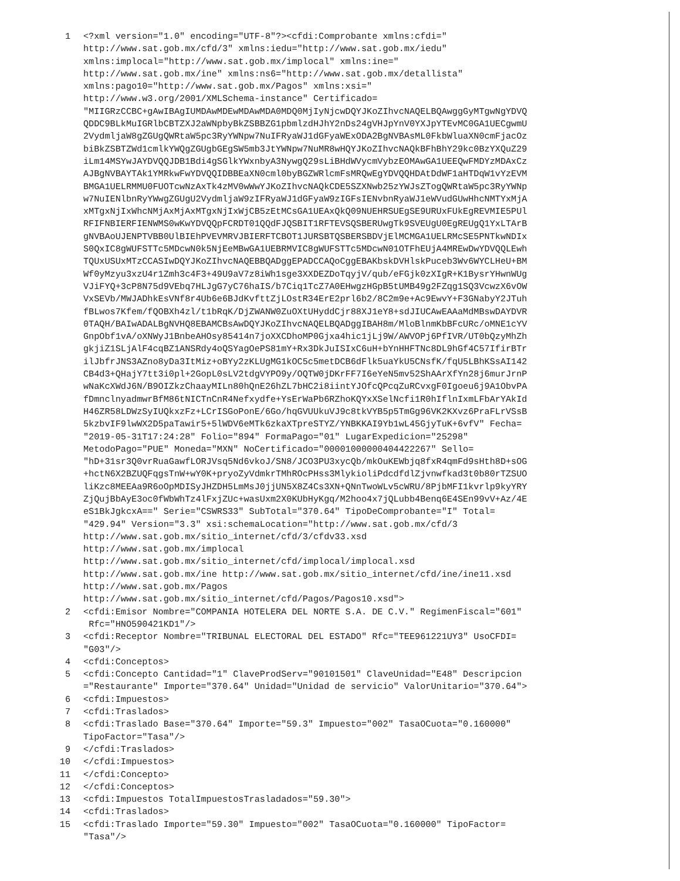1 <?xml version="1.0" encoding="UTF-8"?><cfdi:Comprobante xmlns:cfdi=" http://www.sat.gob.mx/cfd/3" xmlns:iedu="http://www.sat.gob.mx/iedu" xmlns:implocal="http://www.sat.gob.mx/implocal" xmlns:ine=" http://www.sat.gob.mx/ine" xmlns:ns6="http://www.sat.gob.mx/detallista" xmlns:pago10="http://www.sat.gob.mx/Pagos" xmlns:xsi=" http://www.w3.org/2001/XMLSchema-instance" Certificado= "MIIGRzCCBC+gAwIBAgIUMDAwMDEwMDAwMDA0MDQ0MjIyNjcwDQYJKoZIhvcNAQELBQAwggGyMTgwNgYDVQ QDDC9BLkMuIGRlbCBTZXJ2aWNpbyBkZSBBZG1pbmlzdHJhY2nDs24gVHJpYnV0YXJpYTEvMC0GA1UECgwmU 2VydmljaW8gZGUgQWRtaW5pc3RyYWNpw7NuIFRyaWJ1dGFyaWExODA2BgNVBAsML0FkbWluaXN0cmFjacOz biBkZSBTZWd1cmlkYWQgZGUgbGEgSW5mb3JtYWNpw7NuMR8wHQYJKoZIhvcNAQkBFhBhY29kc0BzYXQuZ29 iLm14MSYwJAYDVQQJDB1Bdi4gSGlkYWxnbyA3NywgQ29sLiBHdWVycmVybzEOMAwGA1UEEQwFMDYzMDAxCz AJBgNVBAYTAk1YMRkwFwYDVQQIDBBEaXN0cml0byBGZWRlcmFsMRQwEgYDVQQHDAtDdWF1aHTDqW1vYzEVM BMGA1UELRMMU0FUOTcwNzAxTk4zMV0wWwYJKoZIhvcNAQkCDE5SZXNwb25zYWJsZTogQWRtaW5pc3RyYWNp w7NuIENlbnRyYWwgZGUgU2VydmljaW9zIFRyaWJ1dGFyaW9zIGFsIENvbnRyaWJ1eWVudGUwHhcNMTYxMjA xMTgxNjIxWhcNMjAxMjAxMTgxNjIxWjCB5zEtMCsGA1UEAxQkQ09NUEHRSUEgSE9URUxFUkEgREVMIE5PUl RFIFNBIERFIENWMS0wKwYDVQQpFCRDT01QQdFJQSBIT1RFTEVSQSBERUwgTk9SVEUgU0EgREUgQ1YxLTArB gNVBAoUJENPTVBB0UlBIEhPVEVMRVJBIERFTCBOT1JURSBTQSBERSBDVjElMCMGA1UELRMcSE5PNTkwNDIx S0QxIC8gWUFSTTc5MDcwN0k5NjEeMBwGA1UEBRMVIC8gWUFSTTc5MDcwN01OTFhEUjA4MREwDwYDVQQLEwh TQUxUSUxMTzCCASIwDQYJKoZIhvcNAQEBBQADggEPADCCAQoCggEBAKbskDVHlskPuceb3Wv6WYCLHeU+BM Wf0yMzyu3xzU4r1Zmh3c4F3+49U9aV7z8iWh1sge3XXDEZDoTqyjV/qub/eFGjk0zXIgR+K1BysrYHwnWUg VJiFYQ+3cP8N75d9VEbq7HLJgG7yC76haIS/b7Ciq1TcZ7A0EHwgzHGpB5tUMB49g2FZqg1SQ3VcwzX6vOW VxSEVb/MWJADhkEsVNf8r4Ub6e6BJdKvfttZjLOstR34ErE2prl6b2/8C2m9e+Ac9EwvY+F3GNabyY2JTuh fBLwos7Kfem/fQOBXh4zl/t1bRqK/DjZWANW0ZuOXtUHyddCjr88XJ1eY8+sdJIUCAwEAAaMdMBswDAYDVR 0TAQH/BAIwADALBgNVHQ8EBAMCBsAwDQYJKoZIhvcNAQELBQADggIBAH8m/MloBlnmKbBFcURc/oMNE1cYV GnpObf1vA/oXNWyJ1BnbeAHOsy85414n7joXXCDhoMP0Gjxa4hic1jLj9W/AWVOPj6PfIVR/UT0bQzyMhZh gkjiZ1SLjAlF4cqBZ1ANSRdy4oQSYagOePS81mY+Rx3DkJuISIxC6uH+bYnHHFTNc8DL9hGf4C57IfirBTr ilJbfrJNS3AZno8yDa3ItMiz+oBYy2zKLUgMG1kOC5c5metDCB6dFlk5uaYkU5CNsfK/fqU5LBhKSsAI142 CB4d3+QHajY7tt3i0pl+2GopL0sLV2tdgVYPO9y/OQTW0jDKrFF7I6eYeN5mv52ShAArXfYn28j6murJrnP wNaKcXWdJ6N/B9OIZkzChaayMILn80hQnE26hZL7bHC2i8iintYJOfcQPcqZuRCvxgF0Igoeu6j9A1ObvPA fDmnclnyadmwrBfM86tNICTnCnR4Nefxydfe+YsErWaPb6RZhoKQYxXSelNcfi1R0hIflnIxmLFbArYAkId H46ZR58LDWzSyIUQkxzFz+LCrISGoPonE/6Go/hqGVUUkuVJ9c8tkVYB5p5TmGg96VK2KXvz6PraFLrVSsB 5kzbvIF9lwWX2D5paTawir5+5lWDV6eMTk6zkaXTpreSTYZ/YNBKKAI9Yb1wL45GjyTuK+6vfV" Fecha= "2019-05-31T17:24:28" Folio="894" FormaPago="01" LugarExpedicion="25298" MetodoPago="PUE" Moneda="MXN" NoCertificado="00001000000404422267" Sello= "hD+31sr3Q0vrRuaGawfLORJVsq5Nd6vkoJ/SN8/JCO3PU3xycQb/mkOuKEWbjq8fxR4qmFd9sHth8D+sOG +hctN6X2BZUQFqgsTnW+wY0K+pryoZyVdmkrTMhROcPHss3MlykioliPdcdfdlZjvnwfkad3t0b80rTZSUO liKzc8MEEAa9R6oOpMDISyJHZDH5LmMsJ0jjUN5X8Z4Cs3XN+QNnTwoWLv5cWRU/8PjbMFI1kvrlp9kyYRY ZjQujBbAyE3oc0fWbWhTz4lFxjZUc+wasUxm2X0KUbHyKgq/M2hoo4x7jQLubb4Benq6E4SEn99vV+Az/4E eS1BkJgkcxA==" Serie="CSWRS33" SubTotal="370.64" TipoDeComprobante="I" Total= "429.94" Version="3.3" xsi:schemaLocation="http://www.sat.gob.mx/cfd/3 http://www.sat.gob.mx/sitio_internet/cfd/3/cfdv33.xsd http://www.sat.gob.mx/implocal http://www.sat.gob.mx/sitio_internet/cfd/implocal/implocal.xsd http://www.sat.gob.mx/ine http://www.sat.gob.mx/sitio_internet/cfd/ine/ine11.xsd http://www.sat.gob.mx/Pagos http://www.sat.gob.mx/sitio_internet/cfd/Pagos/Pagos10.xsd">
2 <cfdi:Emisor Nombre="COMPANIA HOTELERA DEL NORTE S.A. DE C.V." RegimenFiscal="601" Rfc="HNO590421KD1"/>
3 <cfdi:Receptor Nombre="TRIBUNAL ELECTORAL DEL ESTADO" Rfc="TEE961221UY3" UsoCFDI= "G03"/>
4 <cfdi:Conceptos>
5 <cfdi:Concepto Cantidad="1" ClaveProdServ="90101501" ClaveUnidad="E48" Descripcion ="Restaurante" Importe="370.64" Unidad="Unidad de servicio" ValorUnitario="370.64">
6 <cfdi:Impuestos>
7 <cfdi:Traslados>
8 <cfdi:Traslado Base="370.64" Importe="59.3" Impuesto="002" TasaOCuota="0.160000" TipoFactor="Tasa"/>
9 </cfdi:Traslados>
10 </cfdi:Impuestos>
11 </cfdi:Concepto>
12 </cfdi:Conceptos>
13 <cfdi:Impuestos TotalImpuestosTrasladados="59.30">
14 <cfdi:Traslados>
15 <cfdi:Traslado Importe="59.30" Impuesto="002" TasaOCuota="0.160000" TipoFactor= "Tasa"/>